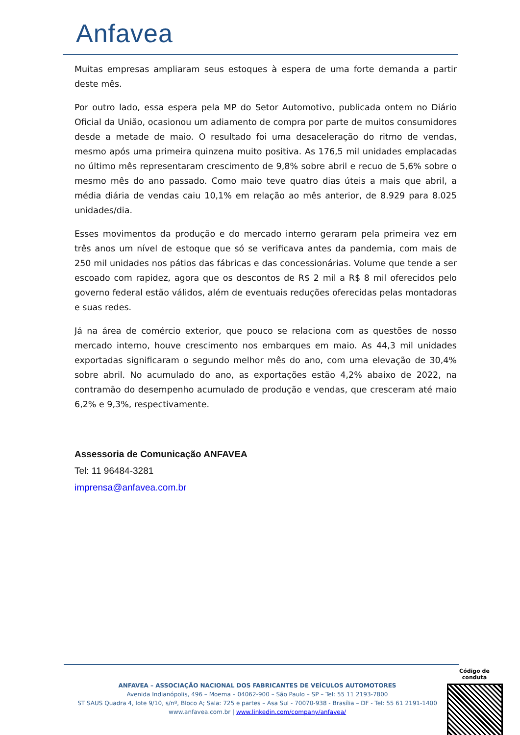Anfavea
Muitas empresas ampliaram seus estoques à espera de uma forte demanda a partir deste mês.
Por outro lado, essa espera pela MP do Setor Automotivo, publicada ontem no Diário Oficial da União, ocasionou um adiamento de compra por parte de muitos consumidores desde a metade de maio. O resultado foi uma desaceleração do ritmo de vendas, mesmo após uma primeira quinzena muito positiva. As 176,5 mil unidades emplacadas no último mês representaram crescimento de 9,8% sobre abril e recuo de 5,6% sobre o mesmo mês do ano passado. Como maio teve quatro dias úteis a mais que abril, a média diária de vendas caiu 10,1% em relação ao mês anterior, de 8.929 para 8.025 unidades/dia.
Esses movimentos da produção e do mercado interno geraram pela primeira vez em três anos um nível de estoque que só se verificava antes da pandemia, com mais de 250 mil unidades nos pátios das fábricas e das concessionárias. Volume que tende a ser escoado com rapidez, agora que os descontos de R$ 2 mil a R$ 8 mil oferecidos pelo governo federal estão válidos, além de eventuais reduções oferecidas pelas montadoras e suas redes.
Já na área de comércio exterior, que pouco se relaciona com as questões de nosso mercado interno, houve crescimento nos embarques em maio. As 44,3 mil unidades exportadas significaram o segundo melhor mês do ano, com uma elevação de 30,4% sobre abril. No acumulado do ano, as exportações estão 4,2% abaixo de 2022, na contramão do desempenho acumulado de produção e vendas, que cresceram até maio 6,2% e 9,3%, respectivamente.
Assessoria de Comunicação ANFAVEA
Tel: 11 96484-3281
imprensa@anfavea.com.br
ANFAVEA – ASSOCIAÇÃO NACIONAL DOS FABRICANTES DE VEÍCULOS AUTOMOTORES
Avenida Indianópolis, 496 – Moema – 04062-900 – São Paulo – SP – Tel: 55 11 2193-7800
ST SAUS Quadra 4, lote 9/10, s/nº, Bloco A; Sala: 725 e partes – Asa Sul - 70070-938 - Brasília – DF - Tel: 55 61 2191-1400
www.anfavea.com.br | www.linkedin.com/company/anfavea/
Código de conduta